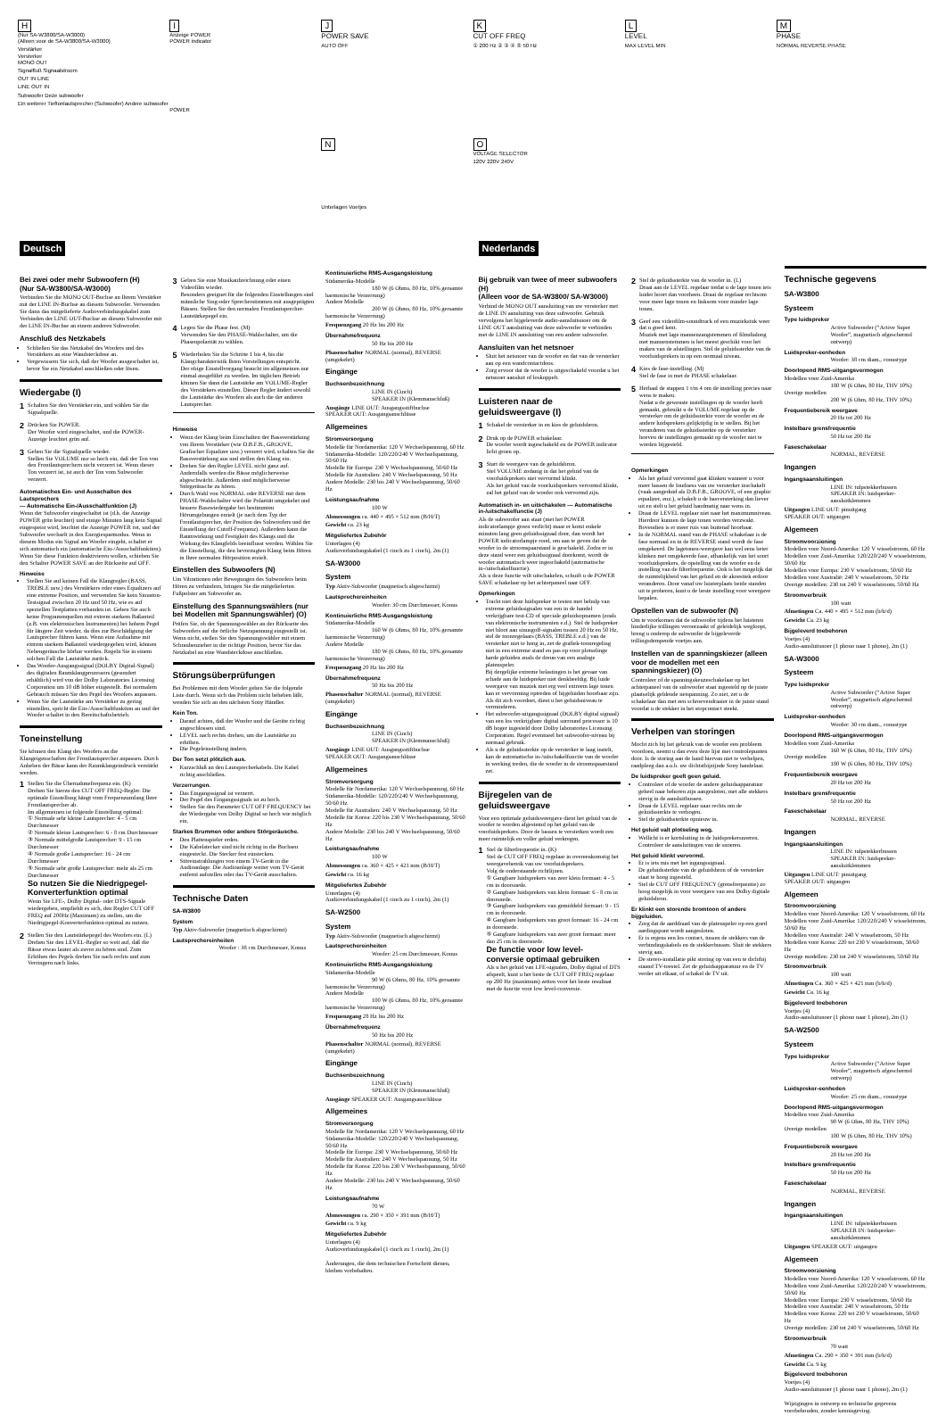H
(Nur SA-W3800/SA-W3000)
(Alleen voor de SA-W3800/SA-W3000)
Verstärker
Versterker
MONO OUT
Signalfluß Signaalstroom
OUT IN LINE
LINE OUT IN
Subwoofer Deze subwoofer
Ein weiterer Tieftonlautsprecher (Subwoofer) Andere subwoofer
I
Anzeige POWER
POWER indicator
POWER
J
POWER SAVE
AUTO OFF
N
Unterlagen Voetjes
K
CUT OFF FREQ
① 200 Hz ② ③ ④ ⑤ 50 Hz
O
VOLTAGE SELECTOR
120V 220V 240V
L
LEVEL
MAX LEVEL MIN
M
PHASE
NORMAL REVERSE PHASE
Deutsch
Bei zwei oder mehr Subwoofern (H)
(Nur SA-W3800/SA-W3000)
Verbinden Sie die MONO OUT-Buchse an Ihrem Verstärker mit der LINE IN-Buchse an diesem Subwoofer. Verwenden Sie dann das mitgelieferte Audioverbindungskabel zum Verbinden der LINE OUT-Buchse an diesem Subwoofer mit der LINE IN-Buchse an einem anderen Subwoofer.
Anschluß des Netzkabels
Schließen Sie das Netzkabel des Woofers und des Verstärkers an eine Wandsteckdose an.
Vergewissern Sie sich, daß der Woofer ausgeschaltet ist, bevor Sie ein Netzkabel anschließen oder lösen.
Wiedergabe (I)
1
Schalten Sie den Verstärker ein, und wählen Sie die Signalquelle.
2
Drücken Sie POWER.
Der Woofer wird eingeschaltet, und die POWER-Anzeige leuchtet grün auf.
3
Geben Sie die Signalquelle wieder.
Stellen Sie VOLUME nur so hoch ein, daß der Ton von den Frontlautsprechern nicht verzerrt ist. Wenn dieser Ton verzerrt ist, ist auch der Ton vom Subwoofer verzerrt.
Automatisches Ein- und Ausschalten des Lautsprechers
— Automatische Ein-/Ausschaltfunktion (J)
Wenn der Subwoofer eingeschaltet ist (d.h. die Anzeige POWER grün leuchtet) und einige Minuten lang kein Signal eingespeist wird, leuchtet die Anzeige POWER rot, und der Subwoofer wechselt in den Energiesparmodus. Wenn in diesem Modus ein Signal am Woofer eingeht, schaltet er sich automatisch ein (automatische Ein-/Ausschaltfunktion).
Wenn Sie diese Funktion deaktivieren wollen, schieben Sie den Schalter POWER SAVE an der Rückseite auf OFF.
Hinweise
Stellen Sie auf keinen Fall die Klangregler (BASS, TREBLE usw.) des Verstärkers oder eines Equalizers auf eine extreme Position, und verwenden Sie kein Sinuston-Testsignal zwischen 20 Hz und 50 Hz, wie es auf speziellen Testplatten vorhanden ist. Geben Sie auch keine Programmquellen mit extrem starkem Baßanteil (z.B. von elektronischen Instrumenten) bei hohem Pegel für längere Zeit wieder, da dies zur Beschädigung der Lautsprecher führen kann. Wenn eine Aufnahme mit extrem starkem Baßanteil wiedergegeben wird, können Nebengeräusche hörbar werden. Regeln Sie in einem solchen Fall die Lautstärke zurück.
Das Woofer-Ausgangssignal (DOLBY Digital-Signal) des digitalen Raumklangprozessors (gesondert erhältlich) wird von der Dolby Laboratories Licensing Corporation um 10 dB höher eingestellt. Bei normalem Gebrauch müssen Sie den Pegel des Woofers anpassen.
Wenn Sie die Lautstärke am Verstärker zu gering einstellen, spricht die Ein-/Ausschaltfunktion an und der Woofer schaltet in den Bereitschaftsbetrieb.
Toneinstellung
Sie können den Klang des Woofers an die Klangeigenschaften der Frontlautsprecher anpassen. Durch Anheben der Bässe kann der Raumklangeindruck verstärkt werden.
1
Stellen Sie die Übernahmefrequenz ein. (K)
Drehen Sie hierzu den CUT OFF FREQ-Regler. Die optimale Einstellung hängt vom Frequenzumfang Ihrer Frontlautsprecher ab.
Im allgemeinen ist folgende Einstellung optimal:
① Normale sehr kleine Lautsprecher: 4 - 5 cm Durchmesser
② Normale kleine Lautsprecher: 6 - 8 cm Durchmesser
③ Normale mittelgroße Lautsprecher: 9 - 15 cm Durchmesser
④ Normale große Lautsprecher: 16 - 24 cm Durchmesser
⑤ Normale sehr große Lautsprecher: mehr als 25 cm Durchmesser
So nutzen Sie die Niedrigpegel-Konverterfunktion optimal
Wenn Sie LFE-, Dolby Digital- oder DTS-Signale wiedergeben, empfiehlt es sich, den Regler CUT OFF FREQ auf 200Hz (Maximum) zu stellen, um die Niedrigpegel-Konverterfunktion optimal zu nutzen.
2
Stellen Sie den Lautstärkepegel des Woofers ein. (L)
Drehen Sie den LEVEL-Regler so weit auf, daß die Bässe etwas lauter als zuvor zu hören sind. Zum Erhöhen des Pegels drehen Sie nach rechts und zum Verringern nach links.
3
Geben Sie eine Musikaufzeichnung oder einen Videofilm wieder.
Besonders geeignet für die folgenden Einstellungen sind männliche Sing-oder Sprecherstimmen mit ausgeprägten Bässen. Stellen Sie den normalen Frontlautsprecher-Lautstärkepegel ein.
4
Legen Sie die Phase fest. (M)
Verwenden Sie den PHASE-Wahlschalter, um die Phasenpolarität zu wählen.
5
Wiederholen Sie die Schritte 1 bis 4, bis die Klangcharakteristik Ihren Vorstellungen entspricht.
Der obige Einstellvorgang braucht im allgemeinen nur einmal ausgeführt zu werden. Im täglichen Betrieb können Sie dann die Lautstärke am VOLUME-Regler des Verstärkers einstellen. Dieser Regler ändert sowohl die Lautstärke des Woofers als auch die der anderen Lautsprecher.
Hinweise
Wenn der Klang beim Einschalten der Bassverstärkung von Ihrem Verstärker (wie D.B.F.B., GROOVE, Grafischer Equalizer usw.) verzerrt wird, schalten Sie die Bassverstärkung aus und stellen den Klang ein.
Drehen Sie den Regler LEVEL nicht ganz auf. Andernfalls werden die Bässe möglicherweise abgeschwächt. Außerdem sind möglicherweise Störgeräusche zu hören.
Durch Wahl von NORMAL oder REVERSE mit dem PHASE-Wahlschalter wird die Polarität umgekehrt und bessere Basswiedergabe bei bestimmten Hörumgebungen erzielt (je nach dem Typ der Frontlautsprecher, der Position des Subwoofers und der Einstellung der Cutoff-Frequenz). Außerdem kann die Raumwirkung und Festigkeit des Klangs und die Wirkung des Klangfelds beeinflusst werden. Wählen Sie die Einstellung, die den bevorzugten Klang beim Hören in Ihrer normalen Hörposition erzielt.
Einstellen des Subwoofers (N)
Um Vibrationen oder Bewegungen des Subwoofers beim Hören zu verhindern, bringen Sie die mitgelieferten Fußpolster am Subwoofer an.
Einstellung des Spannungswählers (nur bei Modellen mit Spannungswähler) (O)
Prüfen Sie, ob der Spannungswähler an der Rückseite des Subwoofers auf die örtliche Netzspannung eingestellt ist. Wenn nicht, stellen Sie den Spannungswähler mit einem Schraubenzieher in die richtige Position, bevor Sie das Netzkabel an eine Wandsteckdose anschließen.
Störungsüberprüfungen
Bei Problemen mit dem Woofer gehen Sie die folgende Liste durch. Wenn sich das Problem nicht beheben läßt, wenden Sie sich an den nächsten Sony Händler.
Kein Ton.
Darauf achten, daß der Woofer und die Geräte richtig angeschlossen sind.
LEVEL nach rechts drehen, um die Lautstärke zu erhöhen.
Die Pegeleinstellung ändern.
Der Ton setzt plötzlich aus.
Kurzschluß an den Lautsprecherkabeln. Die Kabel richtig anschließen.
Verzerrungen.
Das Eingangssignal ist verzerrt.
Der Pegel des Eingangssignals ist zu hoch.
Stellen Sie den Parameter CUT OFF FREQUENCY bei der Wiedergabe von Dolby Digital so hoch wie möglich ein.
Starkes Brummen oder andere Störgeräusche.
Den Plattenspieler erden.
Die Kabelstecker sind nicht richtig in die Buchsen eingesteckt. Die Stecker fest einstecken.
Störeinstrahlungen von einem TV-Gerät in die Audioanlage. Die Audioanlage weiter vom TV-Gerät entfernt aufstellen oder das TV-Gerät ausschalten.
Technische Daten
SA-W3800
System
Typ Aktiv-Subwoofer (magnetisch abgeschirmt)
Lautsprechereinheiten
Woofer : 38 cm Durchmesser, Konus
Kontinuierliche RMS-Ausgangsleistung
Südamerika-Modelle
180 W (6 Ohms, 80 Hz, 10% gersamte harmonische Verzerrung)
Andere Modelle
200 W (6 Ohms, 80 Hz, 10% gersamte harmonische Verzerrung)
Frequenzgang 20 Hz bis 200 Hz
Übernahmefrequenz
50 Hz bis 200 Hz
Phasenschalter NORMAL (normal), REVERSE (umgekehrt)
Eingänge
Buchsenbezeichnung
LINE IN (Cinch)
SPEAKER IN (Klemmanschluß)
Ausgänge LINE OUT: Ausgangsstiftbuchse
SPEAKER OUT: Ausgangsanschlüsse
Allgemeines
Stromversorgung
Modelle für Nordamerika: 120 V Wechselspannung, 60 Hz
Südamerika-Modelle: 120/220/240 V Wechselspannung, 50/60 Hz
Modelle für Europa: 230 V Wechselspannung, 50/60 Hz
Modelle für Australien: 240 V Wechselspannung, 50 Hz
Andere Modelle: 230 bis 240 V Wechselspannung, 50/60 Hz
Leistungsaufnahme
100 W
Abmessungen ca. 440 × 495 × 512 mm (B/H/T)
Gewicht ca. 23 kg
Mitgeliefertes Zubehör
Unterlagen (4)
Audioverbindungskabel (1 cinch zu 1 cinch), 2m (1)
SA-W3000
System
Typ Aktiv-Subwoofer (magnetisch abgeschirmt)
Lautsprechereinheiten
Woofer: 30 cm Durchmesser, Konus
Kontinuierliche RMS-Ausgangsleistung
Südamerika-Modelle
160 W (6 Ohms, 80 Hz, 10% gersamte harmonische Verzerrung)
Andere Modelle
180 W (6 Ohms, 80 Hz, 10% gersamte harmonische Verzerrung)
Frequenzgang 20 Hz bis 200 Hz
Übernahmefrequenz
50 Hz bis 200 Hz
Phasenschalter NORMAL (normal), REVERSE (umgekehrt)
Eingänge
Buchsenbezeichnung
LINE IN (Cinch)
SPEAKER IN (Klemmanschluß)
Ausgänge LINE OUT: Ausgangsstiftbuchse
SPEAKER OUT: Ausgangsanschlüsse
Allgemeines
Stromversorgung
Modelle für Nordamerika: 120 V Wechselspannung, 60 Hz
Südamerika-Modelle: 120/220/240 V Wechselspannung, 50/60 Hz
Modelle für Australien: 240 V Wechselspannung, 50 Hz
Modelle für Korea: 220 bis 230 V Wechselspannung, 50/60 Hz
Andere Modelle: 230 bis 240 V Wechselspannung, 50/60 Hz
Leistungsaufnahme
100 W
Abmessungen ca. 360 × 425 × 421 mm (B/H/T)
Gewicht ca. 16 kg
Mitgeliefertes Zubehör
Unterlagen (4)
Audioverbindungskabel (1 cinch zu 1 cinch), 2m (1)
SA-W2500
System
Typ Aktiv-Subwoofer (magnetisch abgeschirmt)
Lautsprechereinheiten
Woofer: 25 cm Durchmesser, Konus
Kontinuierliche RMS-Ausgangsleistung
Südamerika-Modelle
90 W (6 Ohms, 80 Hz, 10% gersamte harmonische Verzerrung)
Andere Modelle
100 W (6 Ohms, 80 Hz, 10% gersamte harmonische Verzerrung)
Frequenzgang 28 Hz bis 200 Hz
Übernahmefrequenz
50 Hz bis 200 Hz
Phasenschalter NORMAL (normal), REVERSE (umgekehrt)
Eingänge
Buchsenbezeichnung
LINE IN (Cinch)
SPEAKER IN (Klemmanschluß)
Ausgänge SPEAKER OUT: Ausgangsanschlüsse
Allgemeines
Stromversorgung
Modelle für Nordamerika: 120 V Wechselspannung, 60 Hz
Südamerika-Modelle: 120/220/240 V Wechselspannung, 50/60 Hz
Modelle für Europa: 230 V Wechselspannung, 50/60 Hz
Modelle für Australien: 240 V Wechselspannung, 50 Hz
Modelle für Korea: 220 bis 230 V Wechselspannung, 50/60 Hz
Andere Modelle: 230 bis 240 V Wechselspannung, 50/60 Hz
Leistungsaufnahme
70 W
Abmessungen ca. 290 × 350 × 391 mm (B/H/T)
Gewicht ca. 9 kg
Mitgeliefertes Zubehör
Unterlagen (4)
Audioverbindungskabel (1 cinch zu 1 cinch), 2m (1)
Änderungen, die dem technischen Fortschritt dienen, bleiben vorbehalten.
Nederlands
Bij gebruik van twee of meer subwoofers (H)
(Alleen voor de SA-W3800/ SA-W3000)
Verbind de MONO OUT aansluiting van uw versterker met de LINE IN aansluiting van deze subwoofer. Gebruik vervolgens het bijgeleverde audio-aansluitsnoer om de LINE OUT aansluiting van deze subwoofer te verbinden met de LINE IN aansluiting van een andere subwoofer.
Aansluiten van het netsnoer
Sluit het netsnoer van de woofer en dat van de versterker aan op een wandcontactdoos.
Zorg ervoor dat de woofer is uitgeschakeld voordat u het netsnoer aansluit of loskoppelt.
Luisteren naar de geluidsweergave (I)
1
Schakel de versterker in en kies de geluidsbron.
2
Druk op de POWER schakelaar.
De woofer wordt ingeschakeld en de POWER indicator licht groen op.
3
Start de weergave van de geluidsbron.
Stel VOLUME zodanig in dat het geluid van de voorluidsprekers niet vervormd klinkt.
Als het geluid van de voorluidsprekers vervormd klinkt, zal het geluid van de woofer ook vervormd zijn.
Automatisch in- en uitschakelen — Automatische in-/uitschakelfunctie (J)
Als de subwoofer aan staat (met het POWER indicatorlampje groen verlicht) maar er komt enkele minuten lang geen geluidssignaal door, dan wordt het POWER indicatorlampje rood, om aan te geven dat de woofer in de stroomspaarstand is geschakeld. Zodra er in deze stand weer een geluidssignaal doorkomt, wordt de woofer automatisch weer ingeschakeld (automatische in-/uitschakelfunctie).
Als u deze functie wilt uitschakelen, schuift u de POWER SAVE schakelaar op het achterpaneel naar OFF.
Opmerkingen
Tracht niet deze luidspreker te testen met behulp van extreme geluidssignalen van een in de handel verkrijgbare test-CD of speciale geluidsopnamen (zoals van elektronische instrumenten e.d.). Stel de luidspreker niet bloot aan sinusgolf-signalen tussen 20 Hz en 50 Hz, stel de toonregelaars (BASS, TREBLE e.d.) van de versterker niet te hoog in, zet de grafiek-toonregeling niet in een extreme stand en pas op voor plotselinge harde geluiden zoals de dreun van een analoge platenspeler.
Bij dergelijke extreme belastingen is het gevaar van schade aan de luidspreker niet denkbeeldig. Bij luide weergave van muziek met erg veel extreem lage tonen kan er vervorming optreden of bijgeluiden hoorbaar zijn. Als dit zich voordoet, dient u het geluidsniveau te verminderen.
Het subwoofer-uitgangssignaal (DOLBY digital signaal) van een los verkrijgbare digital surround processor is 10 dB hoger ingesteld door Dolby laboratories Licensing Corporation. Regel eventueel het subwoofer-niveau bij normaal gebruik.
Als u de geluidssterkte op de versterker te laag instelt, kan de automatische in-/uitschakelfunctie van de woofer in werking treden, die de woofer in de stroomspaarstand zet.
Bijregelen van de geluidsweergave
Voor een optimale geluidsweergave dient het geluid van de woofer te worden afgestemd op het geluid van de voorluidsprekers. Door de bassen te versterken wordt een meer ruimtelijk en voller geluid verkregen.
1
Stel de filterfrequentie in. (K)
Stel de CUT OFF FREQ regelaar in overeenkomstig het weergavebereik van uw voorluidsprekers.
Volg de onderstaande richtlijnen.
① Gangbare luidsprekers van zeer klein formaat: 4 - 5 cm in doorsnede.
② Gangbare luidsprekers van klein formaat: 6 - 8 cm in doorsnede.
③ Gangbare luidsprekers van gemiddeld formaat: 9 - 15 cm in doorsnede.
④ Gangbare luidsprekers van groot formaat: 16 - 24 cm in doorsnede.
⑤ Gangbare luidsprekers van zeer groot formaat: meer dan 25 cm in doorsnede.
De functie voor low level-conversie optimaal gebruiken
Als u het geluid van LFE-signalen, Dolby digital of DTS afspeelt, kunt u het beste de CUT OFF FREQ regelaar op 200 Hz (maximum) zetten voor het beste resultaat met de functie voor low level-conversie.
2
Stel de geluidssterkte van de woofer in. (L)
Draai aan de LEVEL regelaar totdat u de lage tonen iets luider hoort dan voorheen. Draai de regelaar rechtsom voor meer lage tonen en linksom voor minder lage tonen.
3
Geef een videofilm-soundtrack of een muziekstuk weer dat u goed kent.
Muziek met lage mannenzangstemmen of filmdialoog met mannenstemmen is het meest geschikt voor het maken van de afstellingen. Stel de geluidssterkte van de voorluidsprekers in op een normaal niveau.
4
Kies de fase-instelling. (M)
Stel de fase in met de PHASE schakelaar.
5
Herhaal de stappen 1 t/m 4 om de instelling precies naar wens te maken.
Nadat u de gewenste instellingen op de woofer heeft gemaakt, gebruikt u de VOLUME regelaar op de versterker om de geluidssterkte voor de woofer en de andere luidsprekers gelijktijdig in te stellen. Bij het veranderen van de geluidssterkte op de versterker hoeven de instellingen gemaakt op de woofer niet te worden bijgesteld.
Opmerkingen
Als het geluid vervormd gaat klinken wanneer u voor meer bassen de loudness van uw versterker inschakelt (vaak aangeduid als D.B.F.B., GROOVE, of een graphic equalizer, enz.), schakelt u de basversterking dan liever uit en stelt u het geluid handmatig naar wens in.
Draai de LEVEL regelaar niet naar het maximumniveau. Hierdoor kunnen de lage tonen worden verzwakt. Bovendien is er meer ruis van buitenaf hoorbaar.
In de NORMAL stand van de PHASE schakelaar is de fase normaal en in de REVERSE stand wordt de fase omgekeerd. De lagetonen-weergave kan wel eens beter klinken met omgekeerde fase, afhankelijk van het soort voorluidsprekers, de opstelling van de woofer en de instelling van de filterfrequentie. Ook is het mogelijk dat de ruimtelijkheid van het geluid en de akoestiek erdoor veranderen. Door vanaf uw luisterplaats beide standen uit te proberen, kunt u de beste instelling voor weergave bepalen.
Opstellen van de subwoofer (N)
Om te voorkomen dat de subwoofer tijdens het luisteren hinderlijke trillingen veroorzaakt of geleidelijk wegloopt, breng u onderop de subwoofer de bijgeleverde trillingsdempende voetjes aan.
Instellen van de spanningskiezer (alleen voor de modellen met een spanningskiezer) (O)
Controleer of de spanningskeuzeschakelaar op het achterpaneel van de subwoofer staat ingesteld op de juiste plaatselijk geldende netspanning. Zo niet, zet u de schakelaar dan met een schroevendraaier in de juiste stand voordat u de stekker in het stopcontact steekt.
Verhelpen van storingen
Mocht zich bij het gebruik van de woofer een probleem voordoen, neemt u dan even deze lijst met controlepunten door. Is de storing aan de hand hiervan niet te verhelpen, raadpleeg dan a.u.b. uw dichtstbijzijnde Sony handelaar.
De luidspreker geeft geen geluid.
Controleer of de woofer de andere geluidsapparatuur geheel naar behoren zijn aangesloten, met alle stekkers stevig in de aansluitbussen.
Draai de LEVEL regelaar naar rechts om de geluidssterkte te verhogen.
Stel de geluidssterkte opnieuw in.
Het geluid valt plotseling weg.
Wellicht is er kortsluiting in de luidsprekersnoeren. Controleer de aansluitingen van de snoeren.
Het geluid klinkt vervormd.
Er is iets mis met het ingangssignaal.
De geluidssterkte van de geluidsbron of de versterker staat te hoog ingesteld.
Stel de CUT OFF FREQUENCY (grensfrequentie) zo hoog mogelijk in voor weergave van een Dolby digitale geluidsbron.
Er klinkt een storende bromtoon of andere bijgeluiden.
Zorg dat de aarddraad van de platenspeler op een goed aardingspunt wordt aangesloten.
Er is ergens een los contact, tussen de stekkers van de verbindingskabels en de stekkerbussen. Sluit de stekkers stevig aan.
De stereo-installatie pikt storing op van een te dichtbij staand TV-toestel. Zet de geluidsapparatuur en de TV verder uit elkaar, of schakel de TV uit.
Technische gegevens
SA-W3800
Systeem
Type luidspreker
Active Subwoofer (“Active Super Woofer”, magnetisch afgeschermd ontwerp)
Luidspreker-eenheden
Woofer: 38 cm diam., conustype
Doorlopend RMS-uitgangsvermogen
Modellen voor Zuid-Amerika
180 W (6 Ohm, 80 Hz, THV 10%)
Overige modellen
200 W (6 Ohm, 80 Hz, THV 10%)
Frequentiebereik weergave
20 Hz tot 200 Hz
Instelbare grensfrequentie
50 Hz tot 200 Hz
Faseschakelaar
NORMAL, REVERSE
Ingangen
Ingangsaansluitingen
LINE IN: tulpstekkerbussen
SPEAKER IN: luidspreker-aansluitklemmen
Uitgangen LINE OUT: pinuitgang
SPEAKER OUT: uitgangen
Algemeen
Stroomvoorziening
Modellen voor Noord-Amerika: 120 V wisselstroom, 60 Hz
Modellen voor Zuid-Amerika: 120/220/240 V wisselstroom, 50/60 Hz
Modellen voor Europa: 230 V wisselstroom, 50/60 Hz
Modellen voor Australië: 240 V wisselstroom, 50 Hz
Overige modellen: 230 tot 240 V wisselstroom, 50/60 Hz
Stroomverbruik
100 watt
Afmetingen Ca. 440 × 495 × 512 mm (b/h/d)
Gewicht Ca. 23 kg
Bijgeleverd toebehoren
Voetjes (4)
Audio-aansluitsnoer (1 phono naar 1 phono), 2m (1)
SA-W3000
Systeem
Type luidspreker
Active Subwoofer (“Active Super Woofer”, magnetisch afgeschermd ontwerp)
Luidspreker-eenheden
Woofer: 30 cm diam., conustype
Doorlopend RMS-uitgangsvermogen
Modellen voor Zuid-Amerika
160 W (6 Ohm, 80 Hz, THV 10%)
Overige modellen
180 W (6 Ohm, 80 Hz, THV 10%)
Frequentiebereik weergave
20 Hz tot 200 Hz
Instelbare grensfrequentie
50 Hz tot 200 Hz
Faseschakelaar
NORMAL, REVERSE
Ingangen
Ingangsaansluitingen
LINE IN: tulpstekkerbussen
SPEAKER IN: luidspreker-aansluitklemmen
Uitgangen LINE OUT: pinuitgang
SPEAKER OUT: uitgangen
Algemeen
Stroomvoorziening
Modellen voor Noord-Amerika: 120 V wisselstroom, 60 Hz
Modellen voor Zuid-Amerika: 120/220/240 V wisselstroom, 50/60 Hz
Modellen voor Australië: 240 V wisselstroom, 50 Hz
Modellen voor Korea: 220 tot 230 V wisselstroom, 50/60 Hz
Overige modellen: 230 tot 240 V wisselstroom, 50/60 Hz
Stroomverbruik
100 watt
Afmetingen Ca. 360 × 425 × 421 mm (b/h/d)
Gewicht Ca. 16 kg
Bijgeleverd toebehoren
Voetjes (4)
Audio-aansluitsnoer (1 phono naar 1 phono), 2m (1)
SA-W2500
Systeem
Type luidspreker
Active Subwoofer (“Active Super Woofer”, magnetisch afgeschermd ontwerp)
Luidspreker-eenheden
Woofer: 25 cm diam., conustype
Doorlopend RMS-uitgangsvermogen
Modellen voor Zuid-Amerika
90 W (6 Ohm, 80 Hz, THV 10%)
Overige modellen
100 W (6 Ohm, 80 Hz, THV 10%)
Frequentiebereik weergave
28 Hz tot 200 Hz
Instelbare grensfrequentie
50 Hz tot 200 Hz
Faseschakelaar
NORMAL, REVERSE
Ingangen
Ingangsaansluitingen
LINE IN: tulpstekkerbussen
SPEAKER IN: luidspreker-aansluitklemmen
Uitgangen SPEAKER OUT: uitgangen
Algemeen
Stroomvoorziening
Modellen voor Noord-Amerika: 120 V wisselstroom, 60 Hz
Modellen voor Zuid-Amerika: 120/220/240 V wisselstroom, 50/60 Hz
Modellen voor Europa: 230 V wisselstroom, 50/60 Hz
Modellen voor Australië: 240 V wisselstroom, 50 Hz
Modellen voor Korea: 220 tot 230 V wisselstroom, 50/60 Hz
Overige modellen: 230 tot 240 V wisselstroom, 50/60 Hz
Stroomverbruik
70 watt
Afmetingen Ca. 290 × 350 × 391 mm (b/h/d)
Gewicht Ca. 9 kg
Bijgeleverd toebehoren
Voetjes (4)
Audio-aansluitsnoer (1 phono naar 1 phono), 2m (1)
Wijzigingen in ontwerp en technische gegevens voorbehouden, zonder kennisgeving.